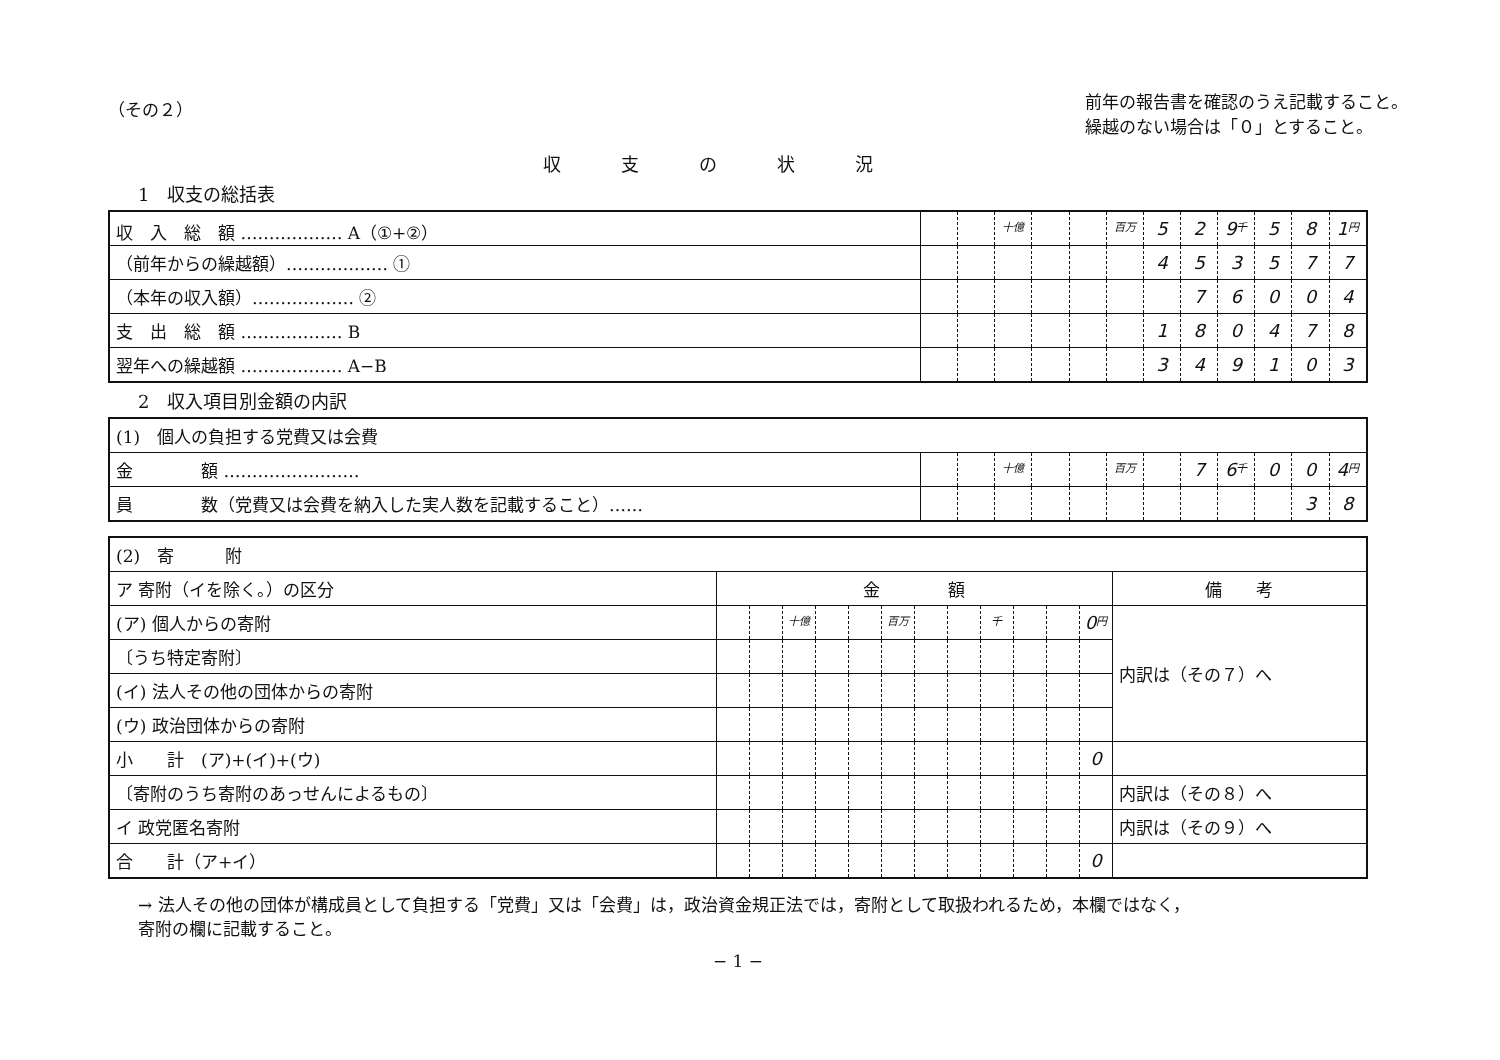（その２）
前年の報告書を確認のうえ記載すること。
繰越のない場合は「０」とすること。
収支の状況
1　収支の総括表
| 収 入 総 額 ……………… A（①+②） | | | 十億 | | | 百万 | 5 | 2 | 9 千 | 5 | 8 | 1 円 |
| （前年からの繰越額）……………… ① | | | | | | | 4 | 5 | 3 | 5 | 7 | 7 |
| （本年の収入額）……………… ② | | | | | | | | 7 | 6 | 0 | 0 | 4 |
| 支 出 総 額 ……………… B | | | | | | | 1 | 8 | 0 | 4 | 7 | 8 |
| 翌年への繰越額 ……………… A−B | | | | | | | 3 | 4 | 9 | 1 | 0 | 3 |
2　収入項目別金額の内訳
| (1) 個人の負担する党費又は会費 | | | | | | | | | | | | |
| 金 額 …………………… | | | 十億 | | | 百万 | | 7 | 6 千 | 0 | 0 | 4 円 |
| 員 数（党費又は会費を納入した実人数を記載すること）…… | | | | | | | | | | | 3 | 8 |
| (2) 寄 附 | | | | | | | | | | | | | |
| ア 寄附（イを除く。）の区分 | 金 額 | | | | | | | | | | | | 備 考 |
| (ア) 個人からの寄附 | | | 十億 | | | 百万 | | | 千 | | | 0 円 | 内訳は（その７）へ |
| 〔うち特定寄附〕 | | | | | | | | | | | | | |
| (イ) 法人その他の団体からの寄附 | | | | | | | | | | | | | |
| (ウ) 政治団体からの寄附 | | | | | | | | | | | | | |
| 小 計 (ア)+(イ)+(ウ) | | | | | | | | | | | | 0 | |
| 〔寄附のうち寄附のあっせんによるもの〕 | | | | | | | | | | | | | 内訳は（その８）へ |
| イ 政党匿名寄附 | | | | | | | | | | | | | 内訳は（その９）へ |
| 合 計（ア+イ） | | | | | | | | | | | | 0 | |
→ 法人その他の団体が構成員として負担する「党費」又は「会費」は，政治資金規正法では，寄附として取扱われるため，本欄ではなく，
寄附の欄に記載すること。
− 1 −